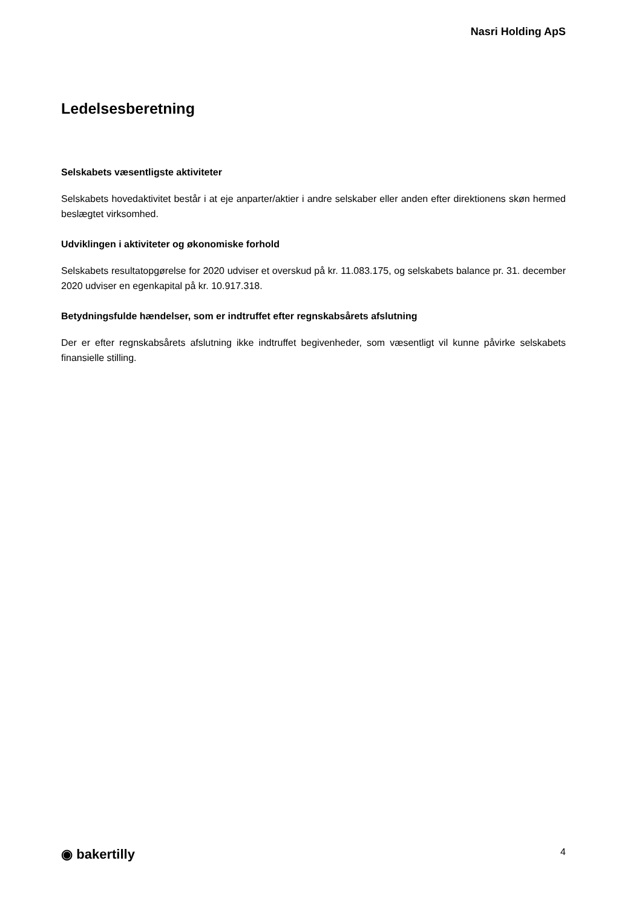Nasri Holding ApS
Ledelsesberetning
Selskabets væsentligste aktiviteter
Selskabets hovedaktivitet består i at eje anparter/aktier i andre selskaber eller anden efter direktionens skøn hermed beslægtet virksomhed.
Udviklingen i aktiviteter og økonomiske forhold
Selskabets resultatopgørelse for 2020 udviser et overskud på kr. 11.083.175, og selskabets balance pr. 31. december 2020 udviser en egenkapital på kr. 10.917.318.
Betydningsfulde hændelser, som er indtruffet efter regnskabsårets afslutning
Der er efter regnskabsårets afslutning ikke indtruffet begivenheder, som væsentligt vil kunne påvirke selskabets finansielle stilling.
◉ bakertilly 4